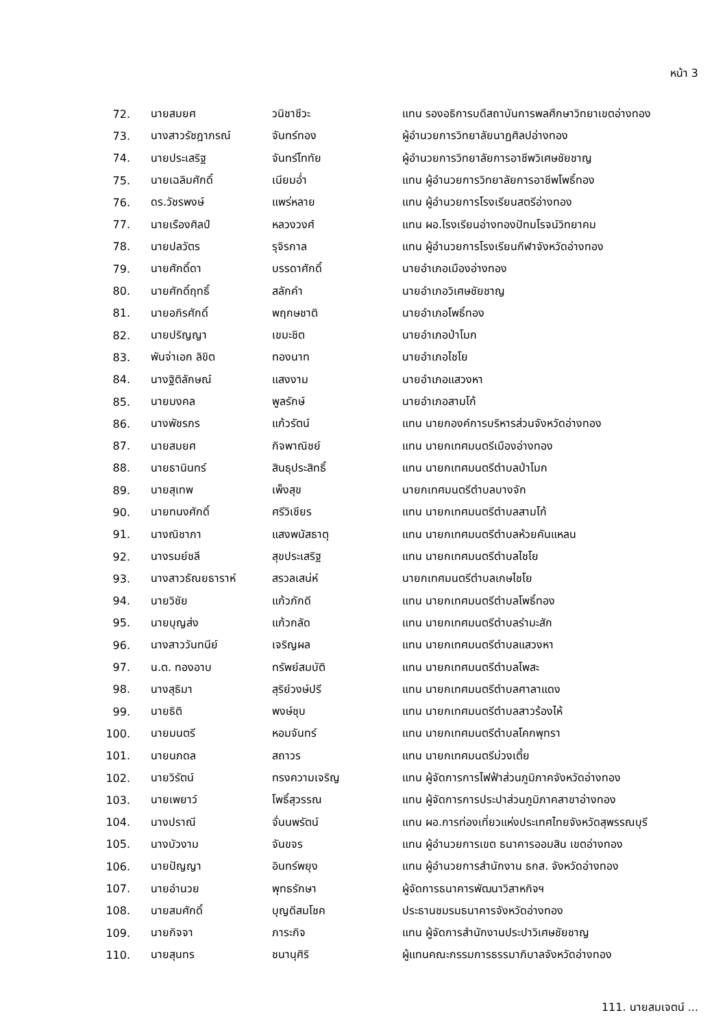หน้า 3
| 72. | นายสมยศ | วนิชาชีวะ | แทน รองอธิการบดีสถาบันการพลศึกษาวิทยาเขตอ่างทอง |
| 73. | นางสาวรัชฎาภรณ์ | จันทร์ทอง | ผู้อำนวยการวิทยาลัยนาฏศิลปอ่างทอง |
| 74. | นายประเสริฐ | จันทร์โททัย | ผู้อำนวยการวิทยาลัยการอาชีพวิเศษชัยชาญ |
| 75. | นายเฉลิมศักดิ์ | เนียมอ่ำ | แทน ผู้อำนวยการวิทยาลัยการอาชีพโพธิ์ทอง |
| 76. | ดร.วัชรพงษ์ | แพร่หลาย | แทน ผู้อำนวยการโรงเรียนสตรีอ่างทอง |
| 77. | นายเรืองศิลป์ | หลวงวงศ์ | แทน ผอ.โรงเรียนอ่างทองปัทมโรจน์วิทยาคม |
| 78. | นายปลวัตร | รุจิรกาล | แทน ผู้อำนวยการโรงเรียนกีฬาจังหวัดอ่างทอง |
| 79. | นายศักดิ์ดา | บรรดาศักดิ์ | นายอำเภอเมืองอ่างทอง |
| 80. | นายศักดิ์ฤทธิ์ | สลักคำ | นายอำเภอวิเศษชัยชาญ |
| 81. | นายอภิรศักดิ์ | พฤกษชาติ | นายอำเภอโพธิ์ทอง |
| 82. | นายปริญญา | เขมะชิต | นายอำเภอป่าโมก |
| 83. | พันจ่าเอก ลิขิต | ทองนาท | นายอำเภอไชโย |
| 84. | นางฐิติลักษณ์ | แสงงาม | นายอำเภอแสวงหา |
| 85. | นายมงคล | พูลรักษ์ | นายอำเภอสามโก้ |
| 86. | นางพัชรภร | แก้วรัตน์ | แทน นายกองค์การบริหารส่วนจังหวัดอ่างทอง |
| 87. | นายสมยศ | กิจพาณิชย์ | แทน นายกเทศมนตรีเมืองอ่างทอง |
| 88. | นายธานินทร์ | สินธุประสิทธิ์ | แทน นายกเทศมนตรีตำบลป่าโมก |
| 89. | นายสุเทพ | เพ็งสุข | นายกเทศมนตรีตำบลบางจัก |
| 90. | นายทนงศักดิ์ | ศรีวิเชียร | แทน นายกเทศมนตรีตำบลสามโก้ |
| 91. | นางณิชาภา | แสงพนัสธาตุ | แทน นายกเทศมนตรีตำบลห้วยคันแหลน |
| 92. | นางรมย์ชลี | สุขประเสริฐ | แทน นายกเทศมนตรีตำบลไชโย |
| 93. | นางสาวธัณยธาราห์ | สรวลเสน่ห์ | นายกเทศมนตรีตำบลเกษไชโย |
| 94. | นายวิชัย | แก้วภักดี | แทน นายกเทศมนตรีตำบลโพธิ์ทอง |
| 95. | นายบุญส่ง | แก้วกลัด | แทน นายกเทศมนตรีตำบลรำมะสัก |
| 96. | นางสาววันทนีย์ | เจริญผล | แทน นายกเทศมนตรีตำบลแสวงหา |
| 97. | น.ต. ทองอาบ | ทรัพย์สมบัติ | แทน นายกเทศมนตรีตำบลโพสะ |
| 98. | นางสุธิมา | สุริย์วงษ์ปรี | แทน นายกเทศมนตรีตำบลศาลาแดง |
| 99. | นายธิติ | พงษ์ชุบ | แทน นายกเทศมนตรีตำบลสาวร้องไห้ |
| 100. | นายมนตรี | หอมจันทร์ | แทน นายกเทศมนตรีตำบลโคกพุทรา |
| 101. | นายนภดล | สถาวร | แทน นายกเทศมนตรีม่วงเตี้ย |
| 102. | นายวิรัตน์ | ทรงความเจริญ | แทน ผู้จัดการการไฟฟ้าส่วนภูมิภาคจังหวัดอ่างทอง |
| 103. | นายเพยาว์ | โพธิ์สุวรรณ | แทน ผู้จัดการการประปาส่วนภูมิภาคสาขาอ่างทอง |
| 104. | นางปราณี | จั่นนพรัตน์ | แทน ผอ.การท่องเที่ยวแห่งประเทศไทยจังหวัดสุพรรณบุรี |
| 105. | นางบัวงาม | จันขจร | แทน ผู้อำนวยการเขต ธนาคารออมสิน เขตอ่างทอง |
| 106. | นายปัญญา | อินทร์พยุง | แทน ผู้อำนวยการสำนักงาน ธกส. จังหวัดอ่างทอง |
| 107. | นายอำนวย | พุทธรักษา | ผู้จัดการธนาคารพัฒนาวิสาหกิจฯ |
| 108. | นายสมศักดิ์ | บุญดีสมโชค | ประธานชมรมธนาคารจังหวัดอ่างทอง |
| 109. | นายกิจจา | ภาระกิจ | แทน ผู้จัดการสำนักงานประปาวิเศษชัยชาญ |
| 110. | นายสุนทร | ชนานุศิริ | ผู้แทนคณะกรรมการธรรมาภิบาลจังหวัดอ่างทอง |
111. นายสมเจตน์ ...